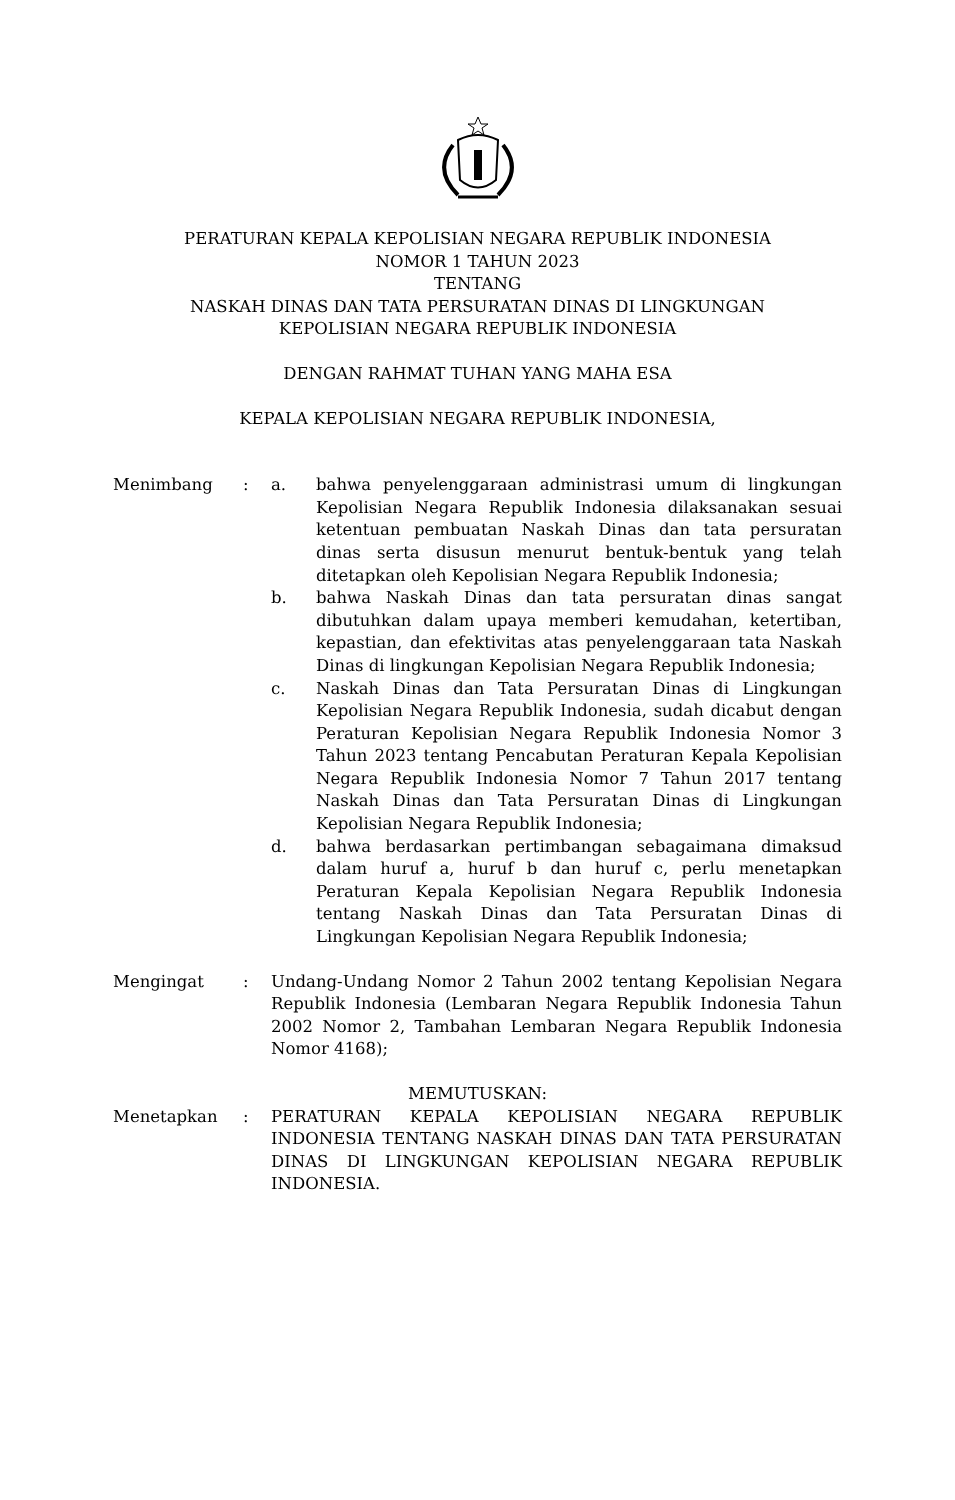PERATURAN KEPALA KEPOLISIAN NEGARA REPUBLIK INDONESIA
NOMOR 1 TAHUN 2023
TENTANG
NASKAH DINAS DAN TATA PERSURATAN DINAS DI LINGKUNGAN
KEPOLISIAN NEGARA REPUBLIK INDONESIA
DENGAN RAHMAT TUHAN YANG MAHA ESA
KEPALA KEPOLISIAN NEGARA REPUBLIK INDONESIA,
Menimbang : a. bahwa penyelenggaraan administrasi umum di lingkungan Kepolisian Negara Republik Indonesia dilaksanakan sesuai ketentuan pembuatan Naskah Dinas dan tata persuratan dinas serta disusun menurut bentuk-bentuk yang telah ditetapkan oleh Kepolisian Negara Republik Indonesia;
b. bahwa Naskah Dinas dan tata persuratan dinas sangat dibutuhkan dalam upaya memberi kemudahan, ketertiban, kepastian, dan efektivitas atas penyelenggaraan tata Naskah Dinas di lingkungan Kepolisian Negara Republik Indonesia;
c. Naskah Dinas dan Tata Persuratan Dinas di Lingkungan Kepolisian Negara Republik Indonesia, sudah dicabut dengan Peraturan Kepolisian Negara Republik Indonesia Nomor 3 Tahun 2023 tentang Pencabutan Peraturan Kepala Kepolisian Negara Republik Indonesia Nomor 7 Tahun 2017 tentang Naskah Dinas dan Tata Persuratan Dinas di Lingkungan Kepolisian Negara Republik Indonesia;
d. bahwa berdasarkan pertimbangan sebagaimana dimaksud dalam huruf a, huruf b dan huruf c, perlu menetapkan Peraturan Kepala Kepolisian Negara Republik Indonesia tentang Naskah Dinas dan Tata Persuratan Dinas di Lingkungan Kepolisian Negara Republik Indonesia;
Mengingat : Undang-Undang Nomor 2 Tahun 2002 tentang Kepolisian Negara Republik Indonesia (Lembaran Negara Republik Indonesia Tahun 2002 Nomor 2, Tambahan Lembaran Negara Republik Indonesia Nomor 4168);
MEMUTUSKAN:
Menetapkan : PERATURAN KEPALA KEPOLISIAN NEGARA REPUBLIK INDONESIA TENTANG NASKAH DINAS DAN TATA PERSURATAN DINAS DI LINGKUNGAN KEPOLISIAN NEGARA REPUBLIK INDONESIA.